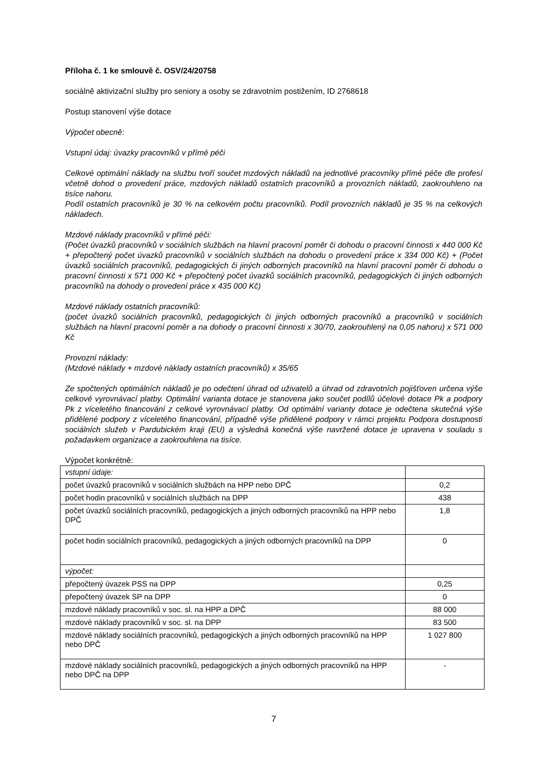Příloha č. 1 ke smlouvě č. OSV/24/20758
sociálně aktivizační služby pro seniory a osoby se zdravotním postižením, ID 2768618
Postup stanovení výše dotace
Výpočet obecně:
Vstupní údaj: úvazky pracovníků v přímé péči
Celkové optimální náklady na službu tvoří součet mzdových nákladů na jednotlivé pracovníky přímé péče dle profesí včetně dohod o provedení práce, mzdových nákladů ostatních pracovníků a provozních nákladů, zaokrouhleno na tisíce nahoru.
Podíl ostatních pracovníků je 30 % na celkovém počtu pracovníků. Podíl provozních nákladů je 35 % na celkových nákladech.
Mzdové náklady pracovníků v přímé péči:
(Počet úvazků pracovníků v sociálních službách na hlavní pracovní poměr či dohodu o pracovní činnosti x 440 000 Kč + přepočtený počet úvazků pracovníků v sociálních službách na dohodu o provedení práce x 334 000 Kč) + (Počet úvazků sociálních pracovníků, pedagogických či jiných odborných pracovníků na hlavní pracovní poměr či dohodu o pracovní činnosti x 571 000 Kč + přepočtený počet úvazků sociálních pracovníků, pedagogických či jiných odborných pracovníků na dohody o provedení práce x 435 000 Kč)
Mzdové náklady ostatních pracovníků:
(počet úvazků sociálních pracovníků, pedagogických či jiných odborných pracovníků a pracovníků v sociálních službách na hlavní pracovní poměr a na dohody o pracovní činnosti x 30/70, zaokrouhlený na 0,05 nahoru) x 571 000 Kč
Provozní náklady:
(Mzdové náklady + mzdové náklady ostatních pracovníků) x 35/65
Ze spočtených optimálních nákladů je po odečtení úhrad od uživatelů a úhrad od zdravotních pojišťoven určena výše celkové vyrovnávací platby. Optimální varianta dotace je stanovena jako součet podílů účelové dotace Pk a podpory Pk z víceletého financování z celkové vyrovnávací platby. Od optimální varianty dotace je odečtena skutečná výše přidělené podpory z víceletého financování, případně výše přidělené podpory v rámci projektu Podpora dostupnosti sociálních služeb v Pardubickém kraji (EU) a výsledná konečná výše navržené dotace je upravena v souladu s požadavkem organizace a zaokrouhlena na tisíce.
Výpočet konkrétně:
| vstupní údaje: | |
| počet úvazků pracovníků v sociálních službách na HPP nebo DPČ | 0,2 |
| počet hodin pracovníků v sociálních službách na DPP | 438 |
| počet úvazků sociálních pracovníků, pedagogických a jiných odborných pracovníků na HPP nebo DPČ | 1,8 |
| počet hodin sociálních pracovníků, pedagogických a jiných odborných pracovníků na DPP | 0 |
| výpočet: | |
| přepočtený úvazek PSS na DPP | 0,25 |
| přepočtený úvazek SP na DPP | 0 |
| mzdové náklady pracovníků v soc. sl. na HPP a DPČ | 88 000 |
| mzdové náklady pracovníků v soc. sl. na DPP | 83 500 |
| mzdové náklady sociálních pracovníků, pedagogických a jiných odborných pracovníků na HPP nebo DPČ | 1 027 800 |
| mzdové náklady sociálních pracovníků, pedagogických a jiných odborných pracovníků na HPP nebo DPČ na DPP | - |
7